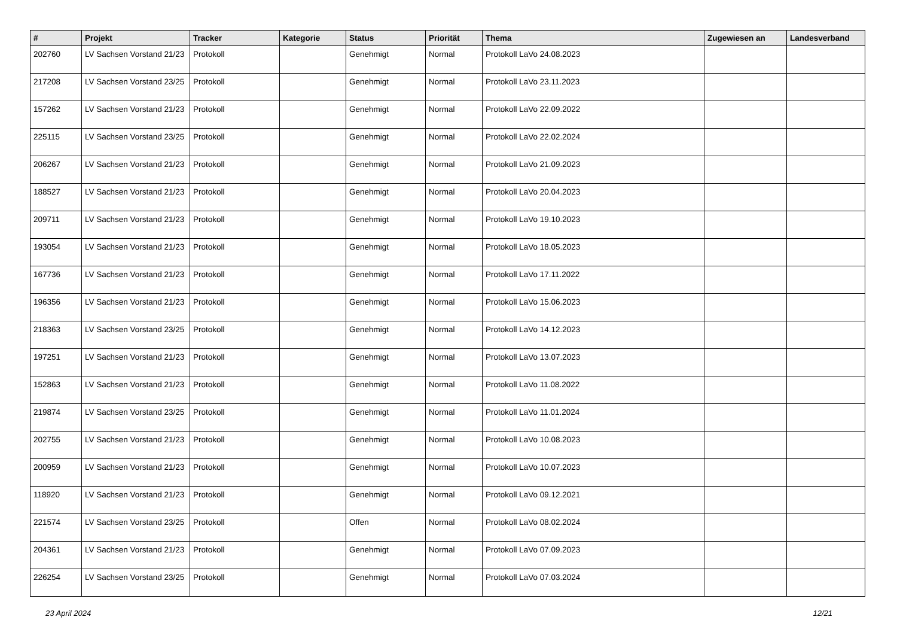| # | Projekt | Tracker | Kategorie | Status | Priorität | Thema | Zugewiesen an | Landesverband |
| --- | --- | --- | --- | --- | --- | --- | --- | --- |
| 202760 | LV Sachsen Vorstand 21/23 | Protokoll | | Genehmigt | Normal | Protokoll LaVo 24.08.2023 | | |
| 217208 | LV Sachsen Vorstand 23/25 | Protokoll | | Genehmigt | Normal | Protokoll LaVo 23.11.2023 | | |
| 157262 | LV Sachsen Vorstand 21/23 | Protokoll | | Genehmigt | Normal | Protokoll LaVo 22.09.2022 | | |
| 225115 | LV Sachsen Vorstand 23/25 | Protokoll | | Genehmigt | Normal | Protokoll LaVo 22.02.2024 | | |
| 206267 | LV Sachsen Vorstand 21/23 | Protokoll | | Genehmigt | Normal | Protokoll LaVo 21.09.2023 | | |
| 188527 | LV Sachsen Vorstand 21/23 | Protokoll | | Genehmigt | Normal | Protokoll LaVo 20.04.2023 | | |
| 209711 | LV Sachsen Vorstand 21/23 | Protokoll | | Genehmigt | Normal | Protokoll LaVo 19.10.2023 | | |
| 193054 | LV Sachsen Vorstand 21/23 | Protokoll | | Genehmigt | Normal | Protokoll LaVo 18.05.2023 | | |
| 167736 | LV Sachsen Vorstand 21/23 | Protokoll | | Genehmigt | Normal | Protokoll LaVo 17.11.2022 | | |
| 196356 | LV Sachsen Vorstand 21/23 | Protokoll | | Genehmigt | Normal | Protokoll LaVo 15.06.2023 | | |
| 218363 | LV Sachsen Vorstand 23/25 | Protokoll | | Genehmigt | Normal | Protokoll LaVo 14.12.2023 | | |
| 197251 | LV Sachsen Vorstand 21/23 | Protokoll | | Genehmigt | Normal | Protokoll LaVo 13.07.2023 | | |
| 152863 | LV Sachsen Vorstand 21/23 | Protokoll | | Genehmigt | Normal | Protokoll LaVo 11.08.2022 | | |
| 219874 | LV Sachsen Vorstand 23/25 | Protokoll | | Genehmigt | Normal | Protokoll LaVo 11.01.2024 | | |
| 202755 | LV Sachsen Vorstand 21/23 | Protokoll | | Genehmigt | Normal | Protokoll LaVo 10.08.2023 | | |
| 200959 | LV Sachsen Vorstand 21/23 | Protokoll | | Genehmigt | Normal | Protokoll LaVo 10.07.2023 | | |
| 118920 | LV Sachsen Vorstand 21/23 | Protokoll | | Genehmigt | Normal | Protokoll LaVo 09.12.2021 | | |
| 221574 | LV Sachsen Vorstand 23/25 | Protokoll | | Offen | Normal | Protokoll LaVo 08.02.2024 | | |
| 204361 | LV Sachsen Vorstand 21/23 | Protokoll | | Genehmigt | Normal | Protokoll LaVo 07.09.2023 | | |
| 226254 | LV Sachsen Vorstand 23/25 | Protokoll | | Genehmigt | Normal | Protokoll LaVo 07.03.2024 | | |
23 April 2024 12/21